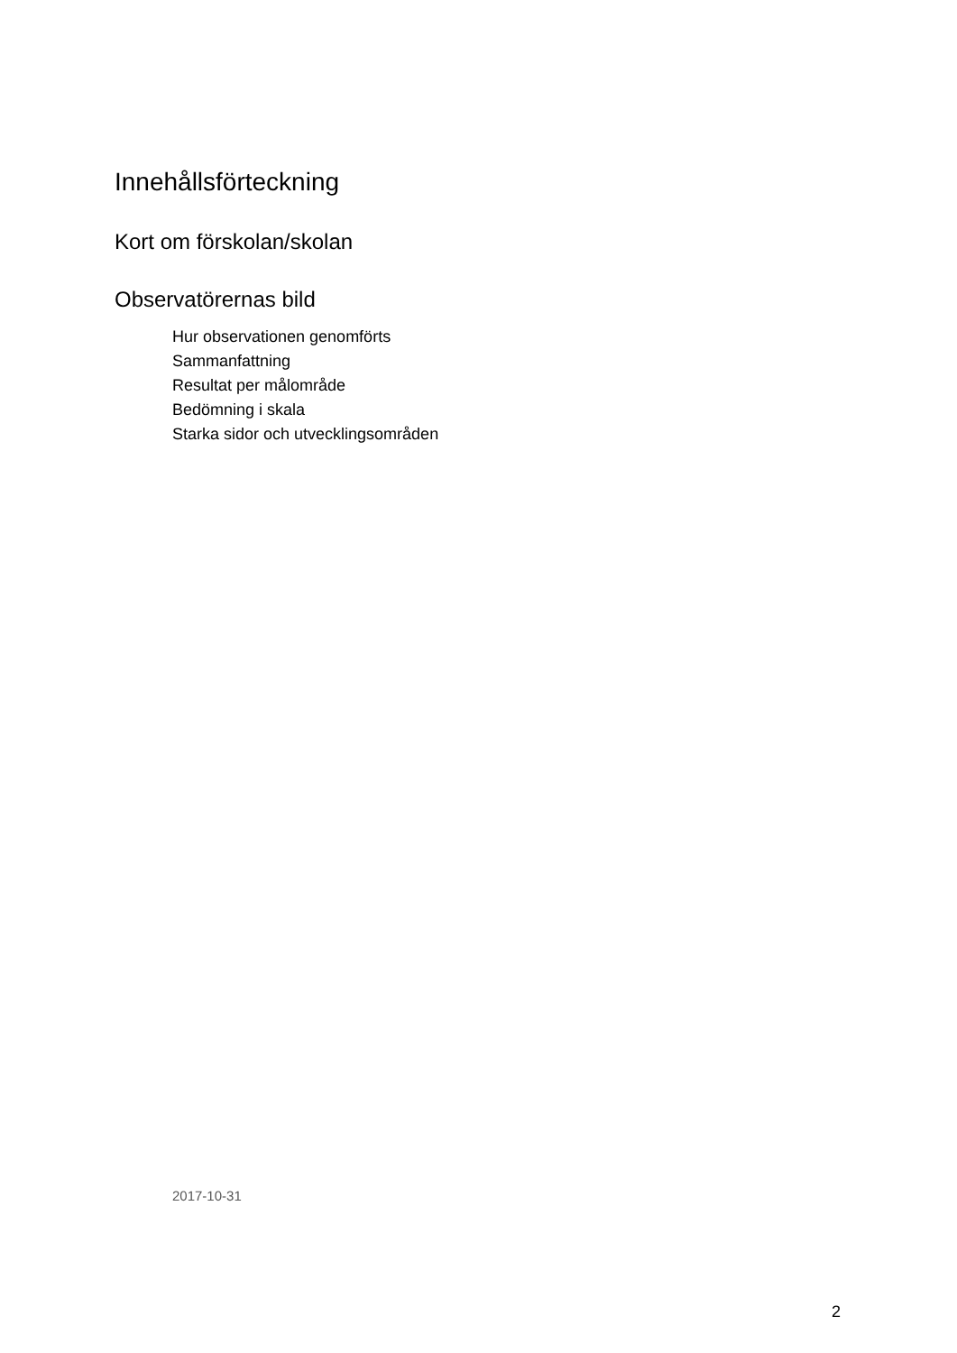Innehållsförteckning
Kort om förskolan/skolan
Observatörernas bild
Hur observationen genomförts
Sammanfattning
Resultat per målområde
Bedömning i skala
Starka sidor och utvecklingsområden
2017-10-31
2